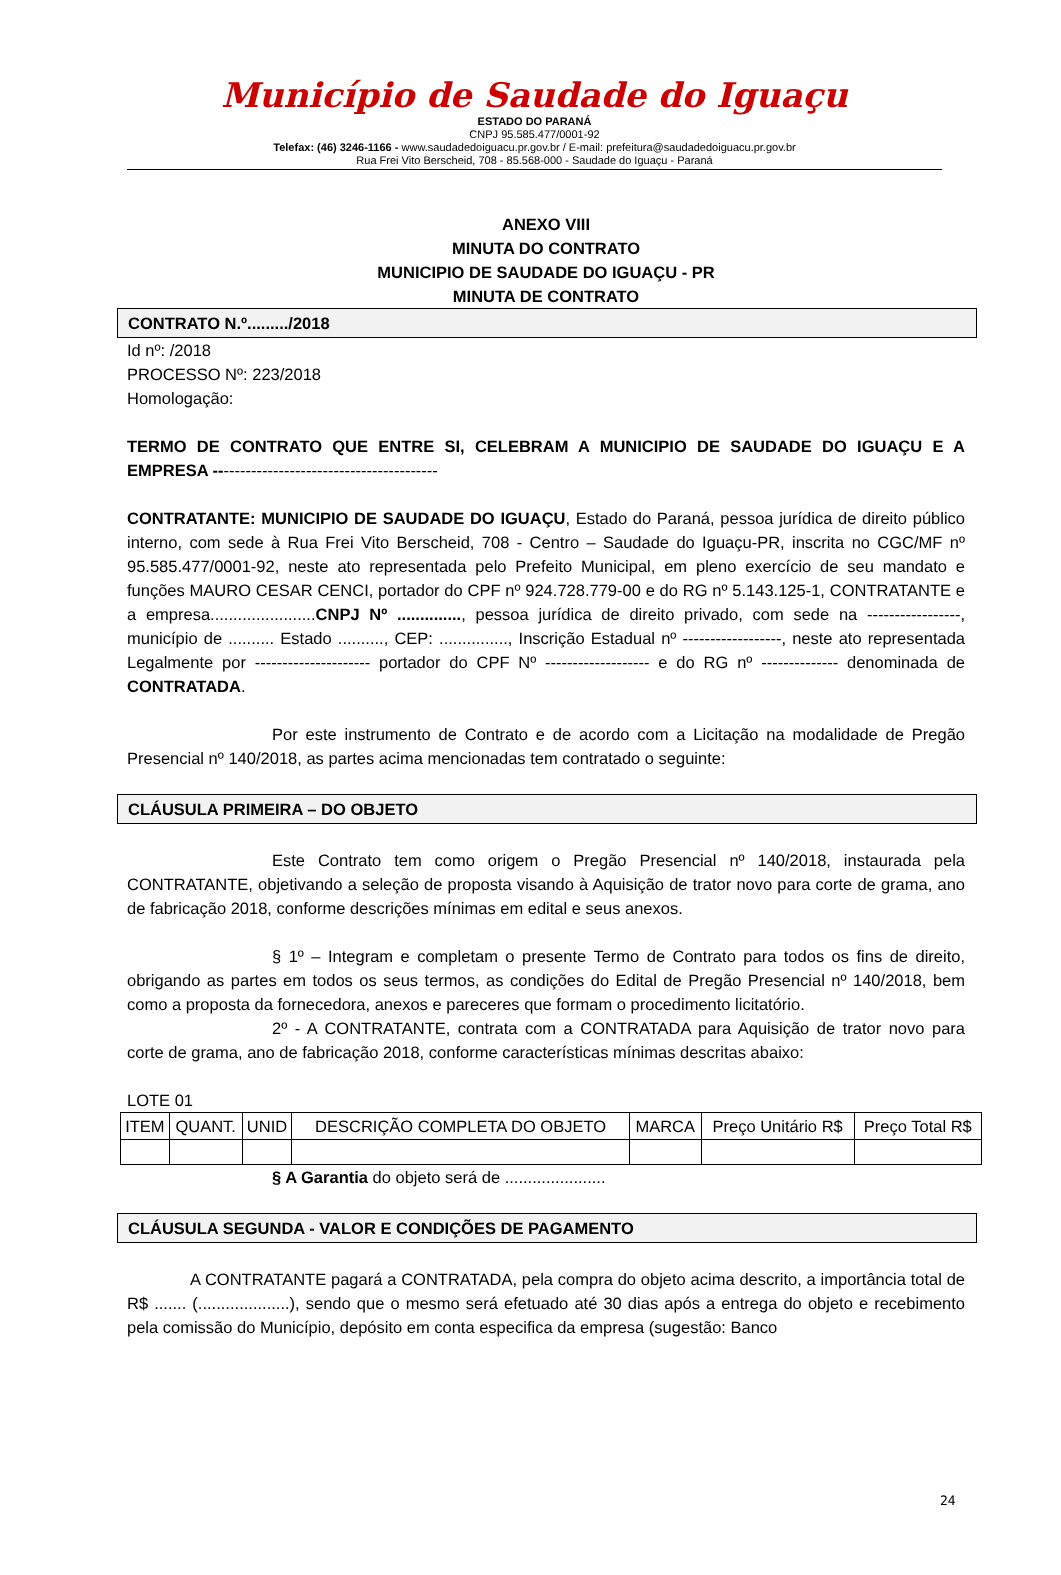Município de Saudade do Iguaçu
ESTADO DO PARANÁ
CNPJ 95.585.477/0001-92
Telefax: (46) 3246-1166 - www.saudadedoiguacu.pr.gov.br / E-mail: prefeitura@saudadedoiguacu.pr.gov.br
Rua Frei Vito Berscheid, 708 - 85.568-000 - Saudade do Iguaçu - Paraná
ANEXO VIII
MINUTA DO CONTRATO
MUNICIPIO DE SAUDADE DO IGUAÇU - PR
MINUTA DE CONTRATO
CONTRATO N.º........./2018
Id nº: /2018
PROCESSO Nº: 223/2018
Homologação:
TERMO DE CONTRATO QUE ENTRE SI, CELEBRAM A MUNICIPIO DE SAUDADE DO IGUAÇU E A EMPRESA -----------------------------------------
CONTRATANTE: MUNICIPIO DE SAUDADE DO IGUAÇU, Estado do Paraná, pessoa jurídica de direito público interno, com sede à Rua Frei Vito Berscheid, 708 - Centro – Saudade do Iguaçu-PR, inscrita no CGC/MF nº 95.585.477/0001-92, neste ato representada pelo Prefeito Municipal, em pleno exercício de seu mandato e funções MAURO CESAR CENCI, portador do CPF nº 924.728.779-00 e do RG nº 5.143.125-1, CONTRATANTE e a empresa.......................CNPJ Nº .............., pessoa jurídica de direito privado, com sede na -----------------, município de .......... Estado .........., CEP: ..............., Inscrição Estadual nº ------------------, neste ato representada Legalmente por --------------------- portador do CPF Nº ------------------- e do RG nº -------------- denominada de CONTRATADA.
Por este instrumento de Contrato e de acordo com a Licitação na modalidade de Pregão Presencial nº 140/2018, as partes acima mencionadas tem contratado o seguinte:
CLÁUSULA PRIMEIRA – DO OBJETO
Este Contrato tem como origem o Pregão Presencial nº 140/2018, instaurada pela CONTRATANTE, objetivando a seleção de proposta visando à Aquisição de trator novo para corte de grama, ano de fabricação 2018, conforme descrições mínimas em edital e seus anexos.
§ 1º – Integram e completam o presente Termo de Contrato para todos os fins de direito, obrigando as partes em todos os seus termos, as condições do Edital de Pregão Presencial nº 140/2018, bem como a proposta da fornecedora, anexos e pareceres que formam o procedimento licitatório.
2º - A CONTRATANTE, contrata com a CONTRATADA para Aquisição de trator novo para corte de grama, ano de fabricação 2018, conforme características mínimas descritas abaixo:
LOTE 01
| ITEM | QUANT. | UNID | DESCRIÇÃO COMPLETA DO OBJETO | MARCA | Preço Unitário R$ | Preço Total R$ |
| --- | --- | --- | --- | --- | --- | --- |
§ A Garantia do objeto será de ......................
CLÁUSULA SEGUNDA - VALOR E CONDIÇÕES DE PAGAMENTO
A CONTRATANTE pagará a CONTRATADA, pela compra do objeto acima descrito, a importância total de R$ ....... (....................), sendo que o mesmo será efetuado até 30 dias após a entrega do objeto e recebimento pela comissão do Município, depósito em conta especifica da empresa (sugestão: Banco
24